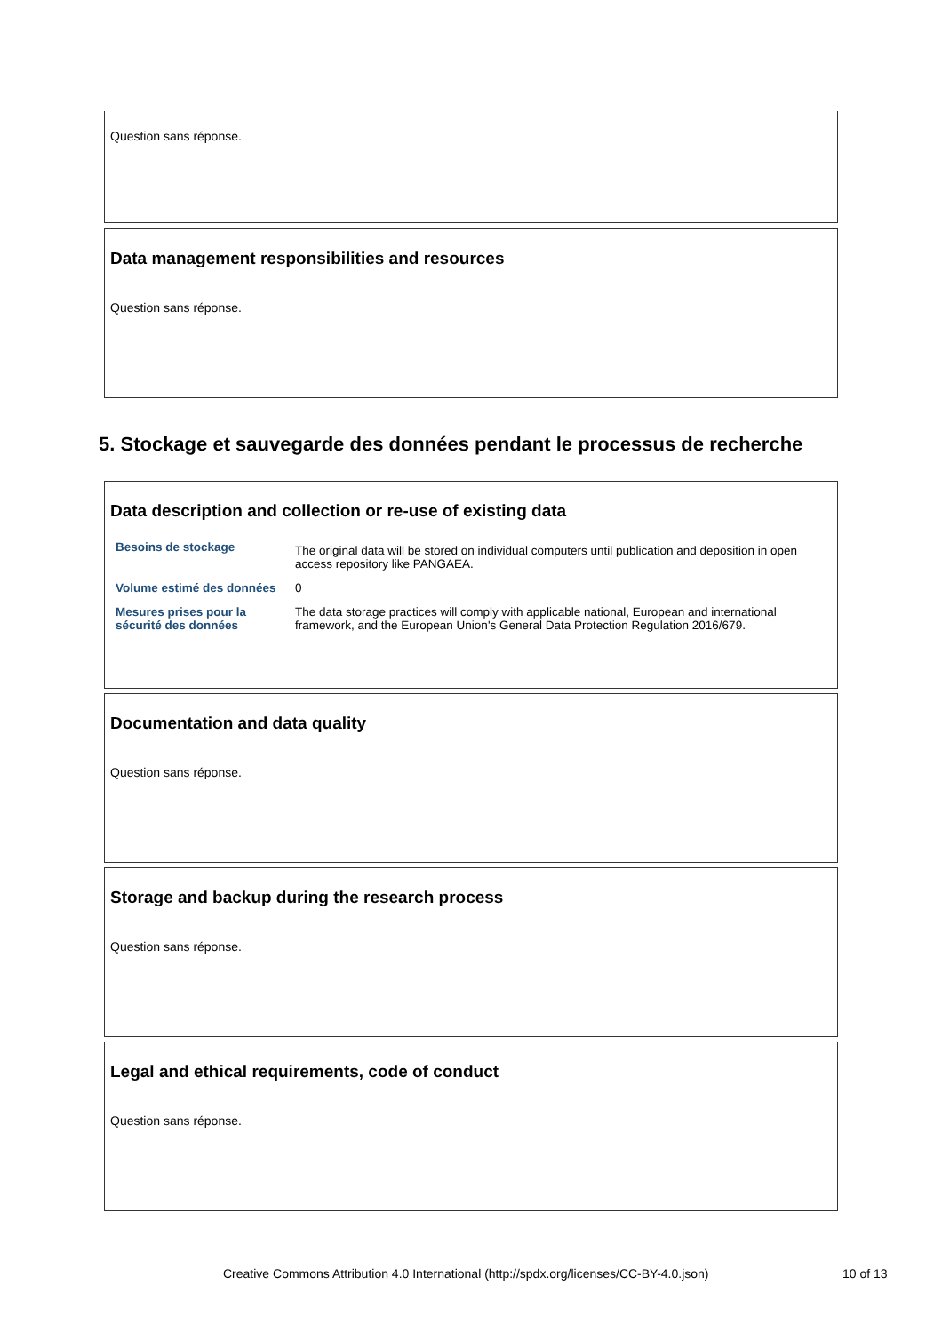Question sans réponse.
Data management responsibilities and resources
Question sans réponse.
5. Stockage et sauvegarde des données pendant le processus de recherche
Data description and collection or re-use of existing data
| Besoins de stockage | The original data will be stored on individual computers until publication and deposition in open access repository like PANGAEA. |
| Volume estimé des données | 0 |
| Mesures prises pour la sécurité des données | The data storage practices will comply with applicable national, European and international framework, and the European Union's General Data Protection Regulation 2016/679. |
Documentation and data quality
Question sans réponse.
Storage and backup during the research process
Question sans réponse.
Legal and ethical requirements, code of conduct
Question sans réponse.
Creative Commons Attribution 4.0 International (http://spdx.org/licenses/CC-BY-4.0.json)
10 of 13